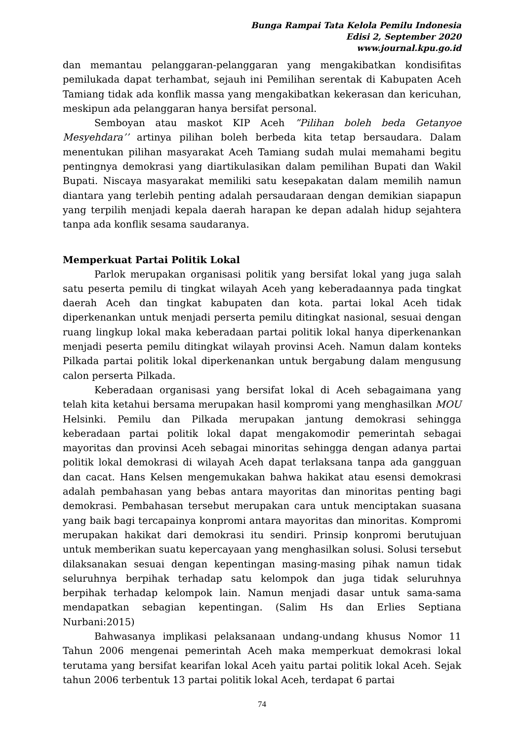Bunga Rampai Tata Kelola Pemilu Indonesia
Edisi 2, September 2020
www.journal.kpu.go.id
dan memantau pelanggaran-pelanggaran yang mengakibatkan kondisifitas pemilukada dapat terhambat, sejauh ini Pemilihan serentak di Kabupaten Aceh Tamiang tidak ada konflik massa yang mengakibatkan kekerasan dan kericuhan, meskipun ada pelanggaran hanya bersifat personal.
Semboyan atau maskot KIP Aceh ”Pilihan boleh beda Getanyoe Mesyehdara’’ artinya pilihan boleh berbeda kita tetap bersaudara. Dalam menentukan pilihan masyarakat Aceh Tamiang sudah mulai memahami begitu pentingnya demokrasi yang diartikulasikan dalam pemilihan Bupati dan Wakil Bupati. Niscaya masyarakat memiliki satu kesepakatan dalam memilih namun diantara yang terlebih penting adalah persaudaraan dengan demikian siapapun yang terpilih menjadi kepala daerah harapan ke depan adalah hidup sejahtera tanpa ada konflik sesama saudaranya.
Memperkuat Partai Politik Lokal
Parlok merupakan organisasi politik yang bersifat lokal yang juga salah satu peserta pemilu di tingkat wilayah Aceh yang keberadaannya pada tingkat daerah Aceh dan tingkat kabupaten dan kota. partai lokal Aceh tidak diperkenankan untuk menjadi perserta pemilu ditingkat nasional, sesuai dengan ruang lingkup lokal maka keberadaan partai politik lokal hanya diperkenankan menjadi peserta pemilu ditingkat wilayah provinsi Aceh. Namun dalam konteks Pilkada partai politik lokal diperkenankan untuk bergabung dalam mengusung calon perserta Pilkada.
Keberadaan organisasi yang bersifat lokal di Aceh sebagaimana yang telah kita ketahui bersama merupakan hasil kompromi yang menghasilkan MOU Helsinki. Pemilu dan Pilkada merupakan jantung demokrasi sehingga keberadaan partai politik lokal dapat mengakomodir pemerintah sebagai mayoritas dan provinsi Aceh sebagai minoritas sehingga dengan adanya partai politik lokal demokrasi di wilayah Aceh dapat terlaksana tanpa ada gangguan dan cacat. Hans Kelsen mengemukakan bahwa hakikat atau esensi demokrasi adalah pembahasan yang bebas antara mayoritas dan minoritas penting bagi demokrasi. Pembahasan tersebut merupakan cara untuk menciptakan suasana yang baik bagi tercapainya konpromi antara mayoritas dan minoritas. Kompromi merupakan hakikat dari demokrasi itu sendiri. Prinsip konpromi berutujuan untuk memberikan suatu kepercayaan yang menghasilkan solusi. Solusi tersebut dilaksanakan sesuai dengan kepentingan masing-masing pihak namun tidak seluruhnya berpihak terhadap satu kelompok dan juga tidak seluruhnya berpihak terhadap kelompok lain. Namun menjadi dasar untuk sama-sama mendapatkan sebagian kepentingan. (Salim Hs dan Erlies Septiana Nurbani:2015)
Bahwasanya implikasi pelaksanaan undang-undang khusus Nomor 11 Tahun 2006 mengenai pemerintah Aceh maka memperkuat demokrasi lokal terutama yang bersifat kearifan lokal Aceh yaitu partai politik lokal Aceh. Sejak tahun 2006 terbentuk 13 partai politik lokal Aceh, terdapat 6 partai
74